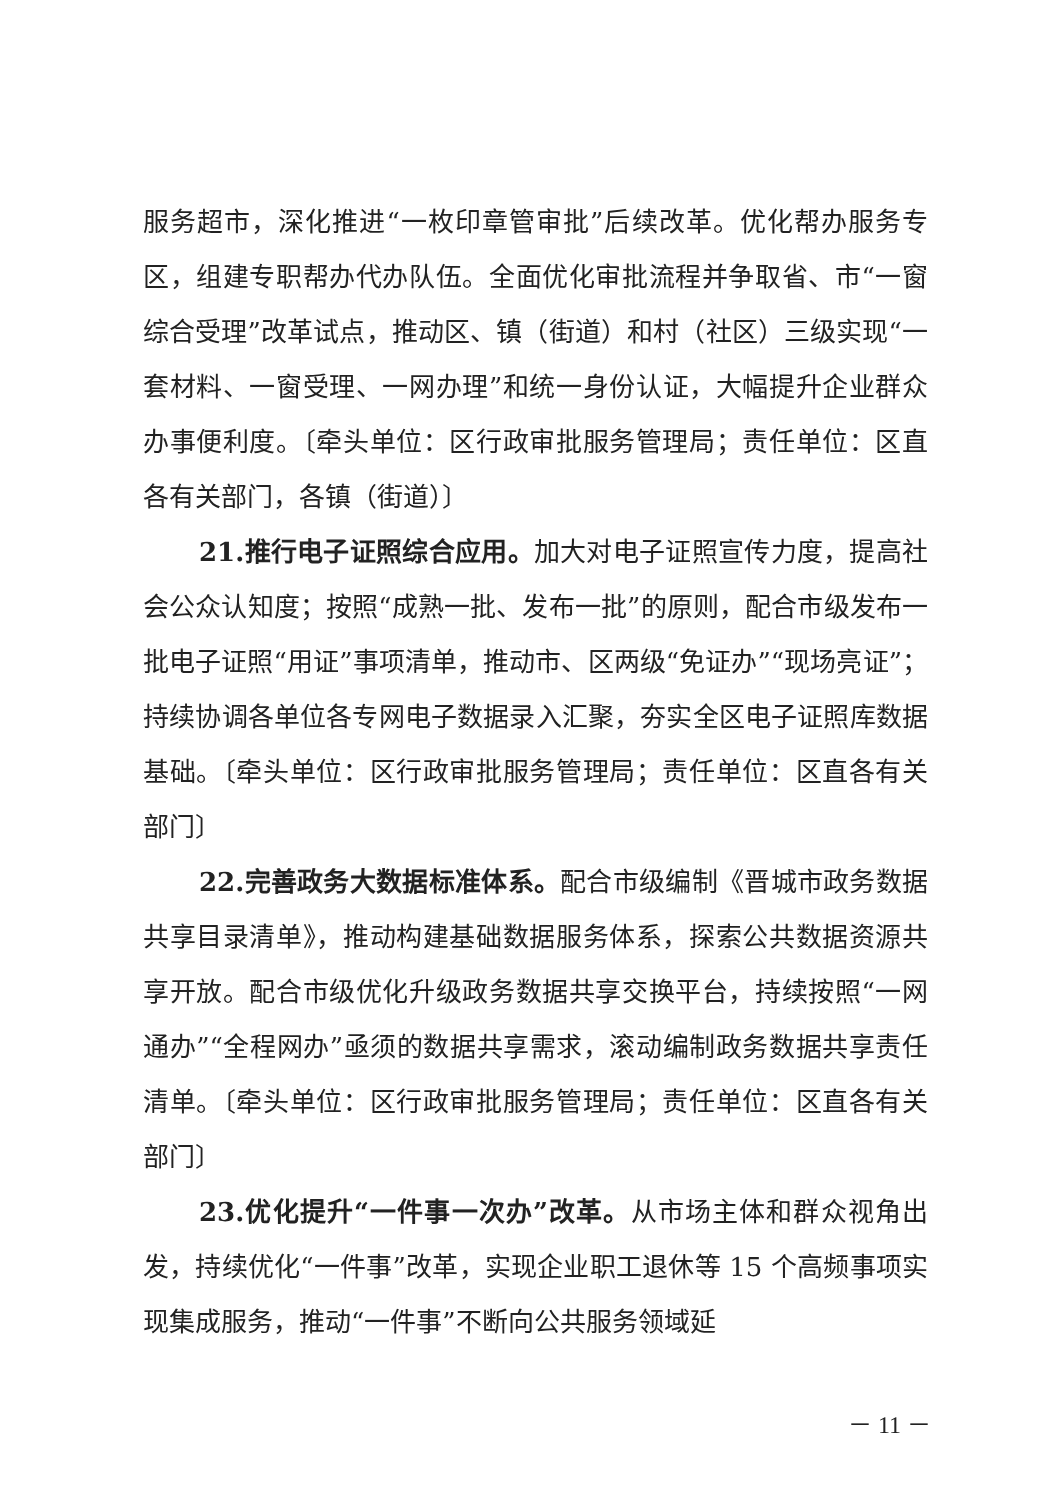服务超市，深化推进“一枚印章管审批”后续改革。优化帮办服务专区，组建专职帮办代办队伍。全面优化审批流程并争取省、市“一窗综合受理”改革试点，推动区、镇（街道）和村（社区）三级实现“一套材料、一窗受理、一网办理”和统一身份认证，大幅提升企业群众办事便利度。〔牵头单位：区行政审批服务管理局；责任单位：区直各有关部门，各镇（街道）〕
21.推行电子证照综合应用。加大对电子证照宣传力度，提高社会公众认知度；按照“成熟一批、发布一批”的原则，配合市级发布一批电子证照“用证”事项清单，推动市、区两级“免证办”“现场亮证”；持续协调各单位各专网电子数据录入汇聚，夯实全区电子证照库数据基础。〔牵头单位：区行政审批服务管理局；责任单位：区直各有关部门〕
22.完善政务大数据标准体系。配合市级编制《晋城市政务数据共享目录清单》，推动构建基础数据服务体系，探索公共数据资源共享开放。配合市级优化升级政务数据共享交换平台，持续按照“一网通办”“全程网办”亟须的数据共享需求，滚动编制政务数据共享责任清单。〔牵头单位：区行政审批服务管理局；责任单位：区直各有关部门〕
23.优化提升“一件事一次办”改革。从市场主体和群众视角出发，持续优化“一件事”改革，实现企业职工退休等 15 个高频事项实现集成服务，推动“一件事”不断向公共服务领域延
－ 11 －